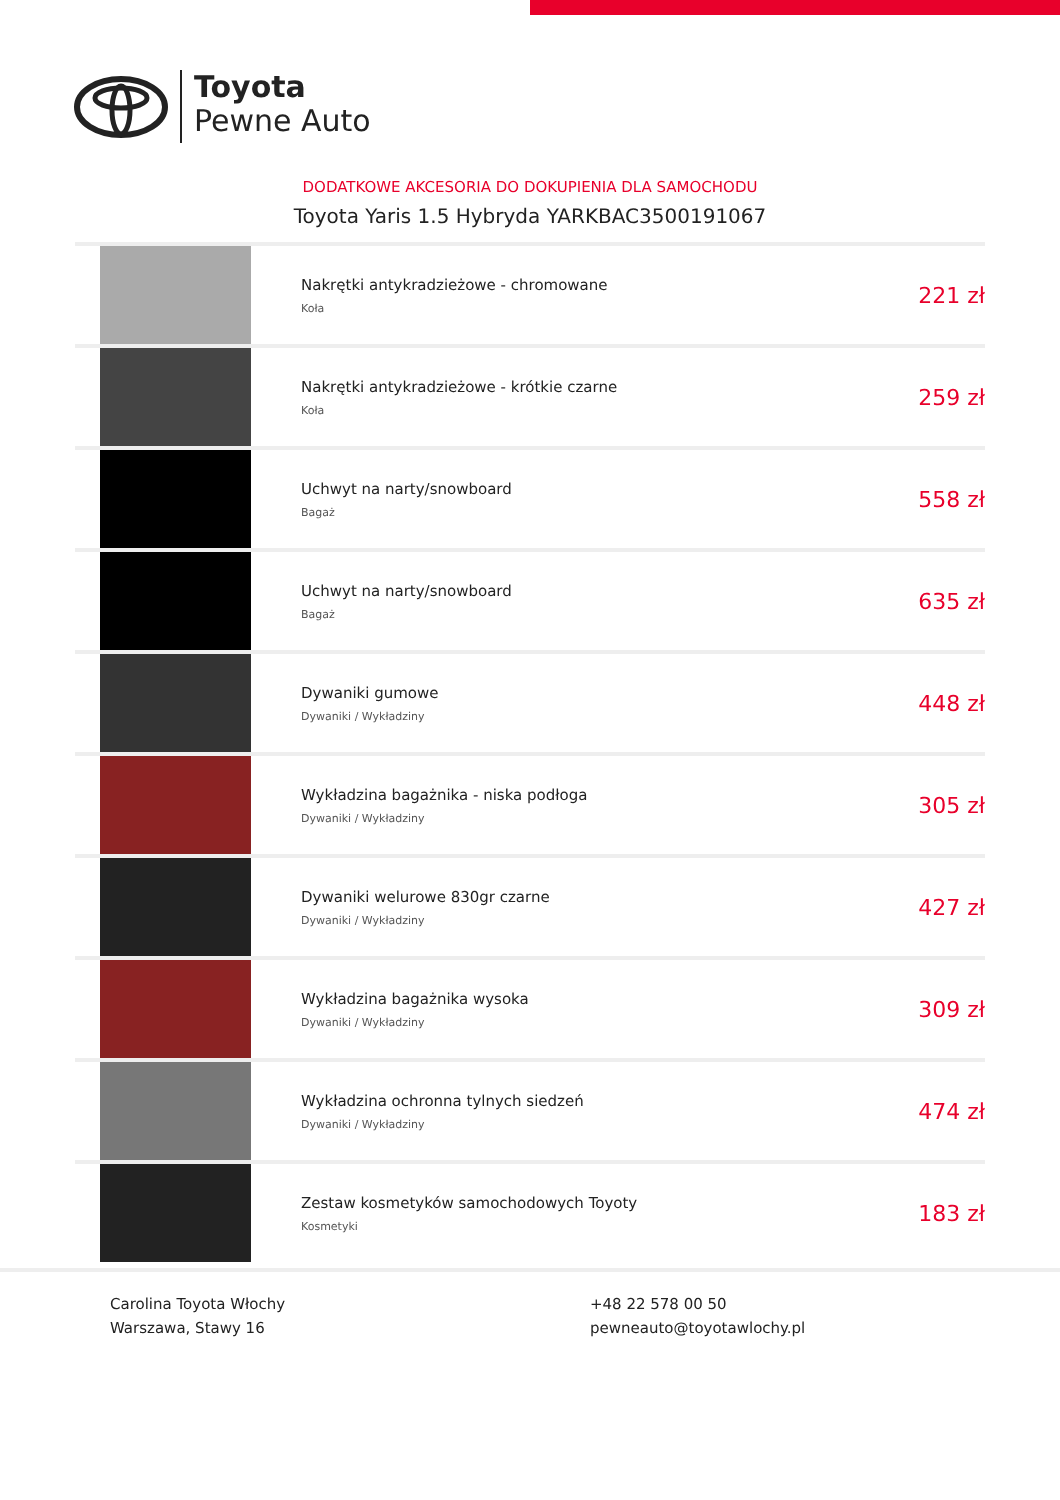Toyota
Pewne Auto
DODATKOWE AKCESORIA DO DOKUPIENIA DLA SAMOCHODU
Toyota Yaris 1.5 Hybryda YARKBAC3500191067
| | Nakrętki antykradzieżowe - chromowane Koła | 221 zł |
| | Nakrętki antykradzieżowe - krótkie czarne Koła | 259 zł |
| | Uchwyt na narty/snowboard Bagaż | 558 zł |
| | Uchwyt na narty/snowboard Bagaż | 635 zł |
| | Dywaniki gumowe Dywaniki / Wykładziny | 448 zł |
| | Wykładzina bagażnika - niska podłoga Dywaniki / Wykładziny | 305 zł |
| | Dywaniki welurowe 830gr czarne Dywaniki / Wykładziny | 427 zł |
| | Wykładzina bagażnika wysoka Dywaniki / Wykładziny | 309 zł |
| | Wykładzina ochronna tylnych siedzeń Dywaniki / Wykładziny | 474 zł |
| | Zestaw kosmetyków samochodowych Toyoty Kosmetyki | 183 zł |
Carolina Toyota Włochy
Warszawa, Stawy 16
+48 22 578 00 50
pewneauto@toyotawlochy.pl